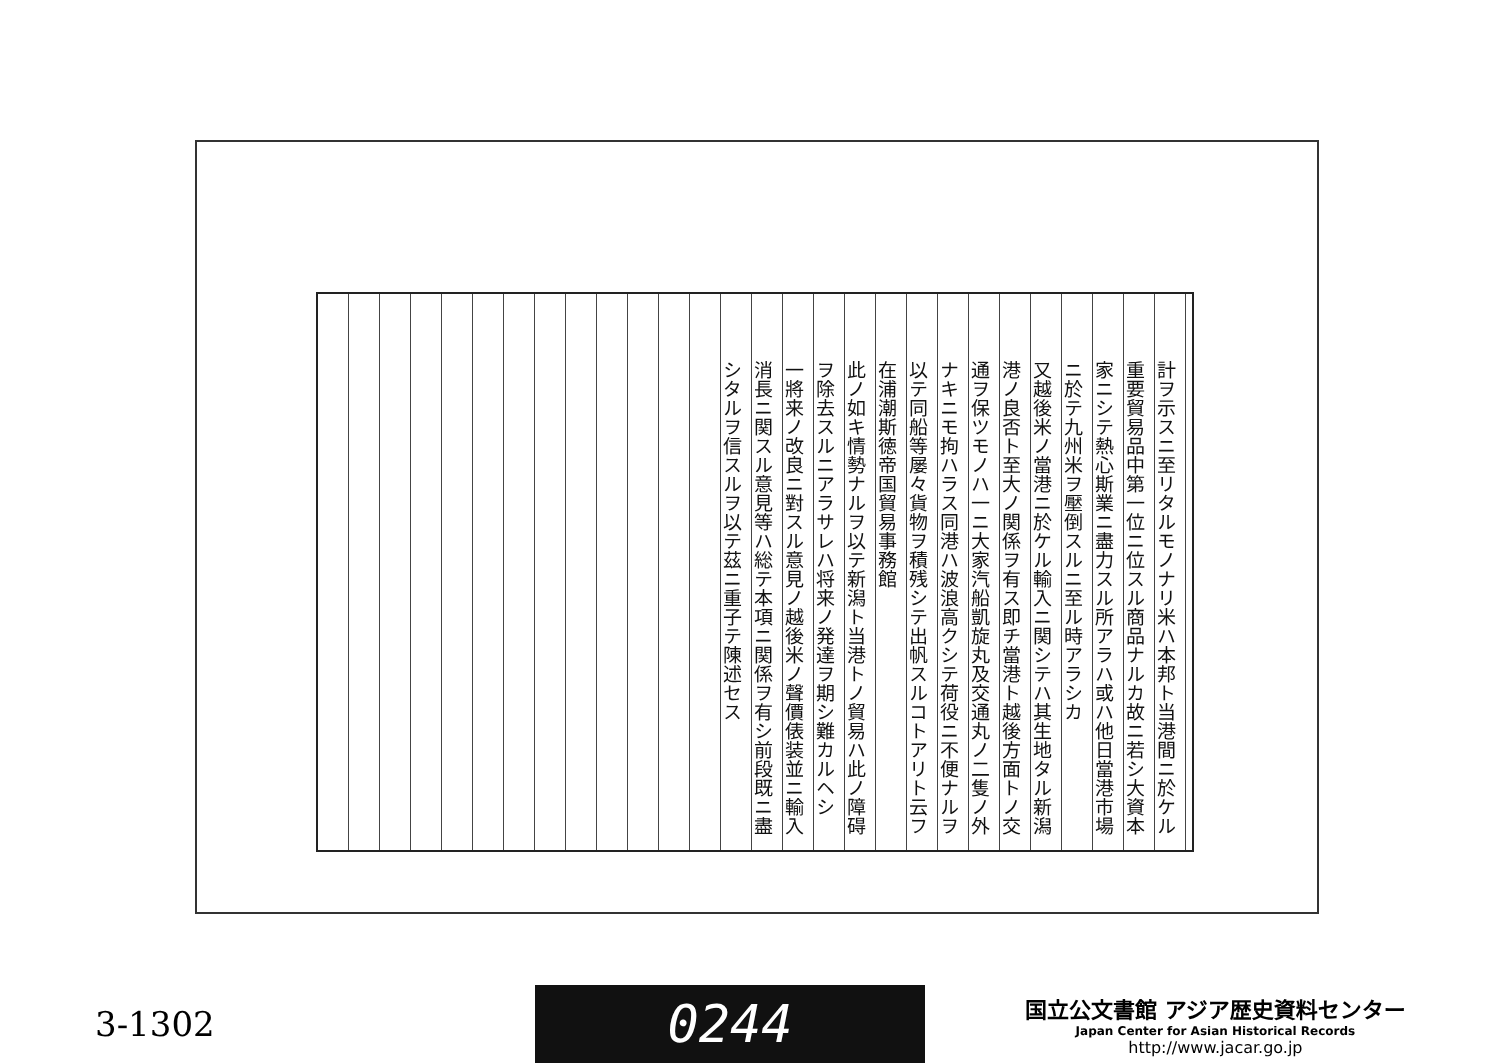計ヲ示スニ至リタルモノナリ米ハ本邦ト当港間ニ於ケル重要貿易品中第一位ニ位スル商品ナルカ故ニ若シ大資本家ニシテ熱心斯業ニ盡力スル所アラハ或ハ他日當港市場ニ於テ九州米ヲ壓倒スルニ至ル時アラシカ
又越後米ノ當港ニ於ケル輸入ニ関シテハ其生地タル新潟港ノ良否ト至大ノ関係ヲ有ス即チ當港ト越後方面トノ交通ヲ保ツモノハ一ニ大家汽船凱旋丸及交通丸ノ二隻ノ外ナキニモ拘ハラス同港ハ波浪高クシテ荷役ニ不便ナルヲ以テ同船等屡々貨物ヲ積残シテ出帆スルコトアリト云フ
在浦潮斯徳帝国貿易事務館
此ノ如キ情勢ナルヲ以テ新潟ト当港トノ貿易ハ此ノ障碍ヲ除去スルニアラサレハ将来ノ発達ヲ期シ難カルヘシ
一將来ノ改良ニ對スル意見ノ越後米ノ聲價俵装並ニ輸入消長ニ関スル意見等ハ総テ本項ニ関係ヲ有シ前段既ニ盡シタルヲ信スルヲ以テ茲ニ重子テ陳述セス
3-1302
0244
国立公文書館 アジア歴史資料センター
Japan Center for Asian Historical Records
http://www.jacar.go.jp